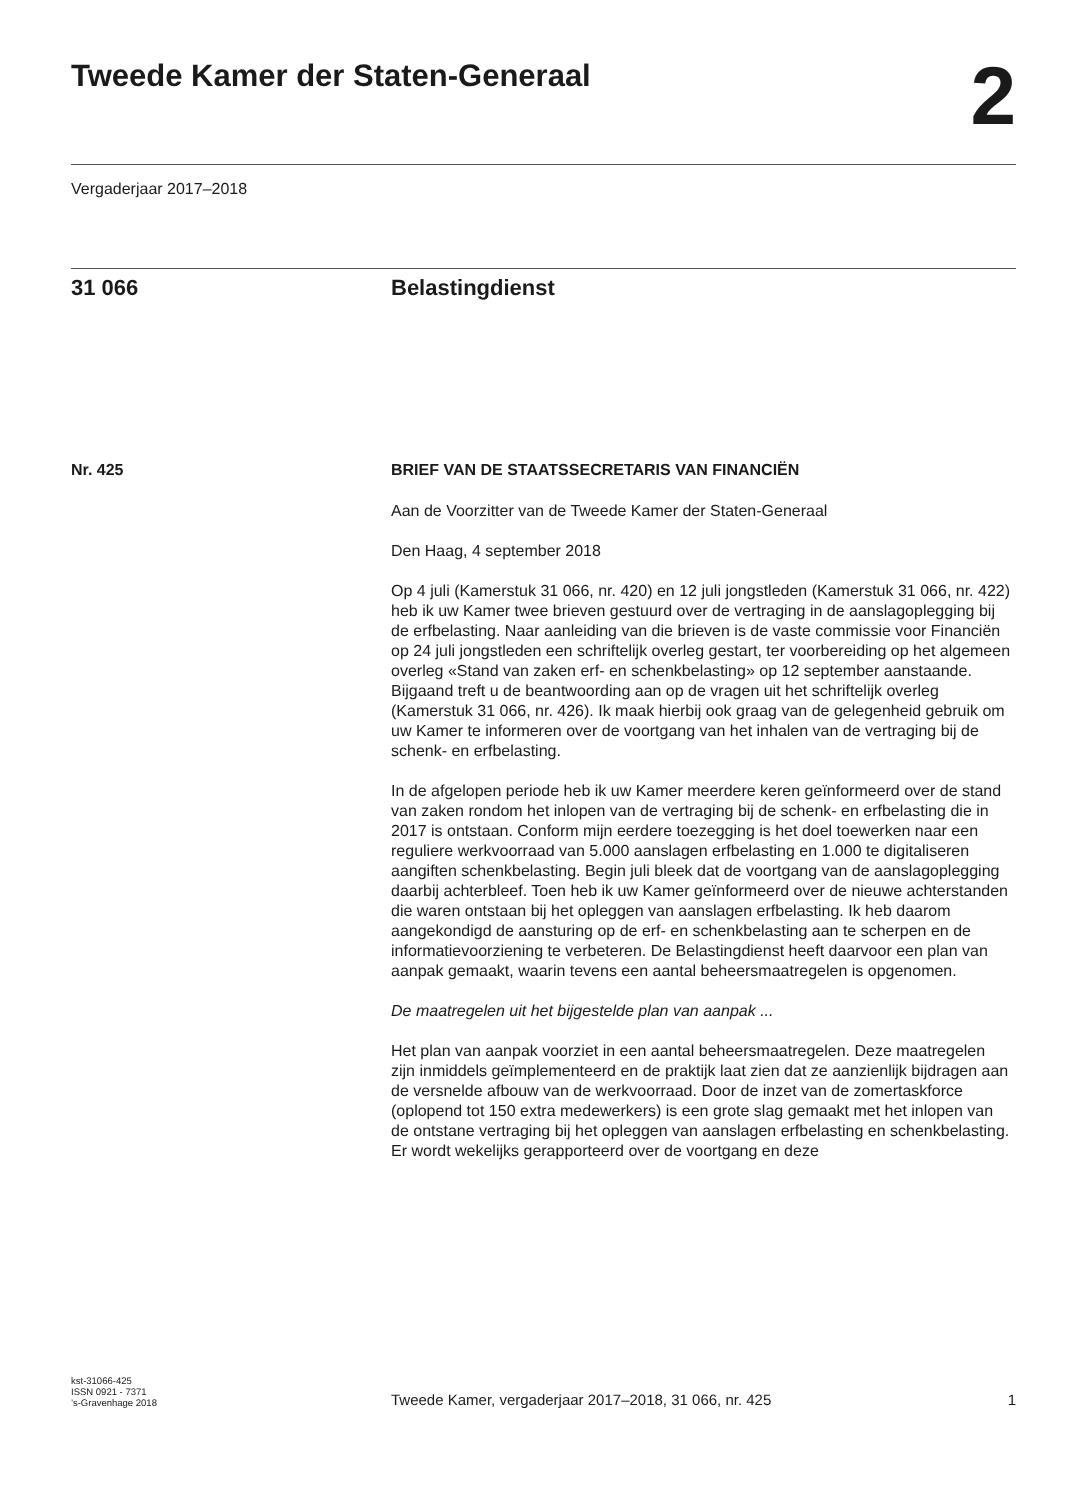Tweede Kamer der Staten-Generaal
2
Vergaderjaar 2017–2018
31 066 Belastingdienst
Nr. 425 BRIEF VAN DE STAATSSECRETARIS VAN FINANCIËN
Aan de Voorzitter van de Tweede Kamer der Staten-Generaal
Den Haag, 4 september 2018
Op 4 juli (Kamerstuk 31 066, nr. 420) en 12 juli jongstleden (Kamerstuk 31 066, nr. 422) heb ik uw Kamer twee brieven gestuurd over de vertraging in de aanslagoplegging bij de erfbelasting. Naar aanleiding van die brieven is de vaste commissie voor Financiën op 24 juli jongstleden een schriftelijk overleg gestart, ter voorbereiding op het algemeen overleg «Stand van zaken erf- en schenkbelasting» op 12 september aanstaande. Bijgaand treft u de beantwoording aan op de vragen uit het schriftelijk overleg (Kamerstuk 31 066, nr. 426). Ik maak hierbij ook graag van de gelegenheid gebruik om uw Kamer te informeren over de voortgang van het inhalen van de vertraging bij de schenk- en erfbelasting.
In de afgelopen periode heb ik uw Kamer meerdere keren geïnformeerd over de stand van zaken rondom het inlopen van de vertraging bij de schenk- en erfbelasting die in 2017 is ontstaan. Conform mijn eerdere toezegging is het doel toewerken naar een reguliere werkvoorraad van 5.000 aanslagen erfbelasting en 1.000 te digitaliseren aangiften schenkbelasting. Begin juli bleek dat de voortgang van de aanslagoplegging daarbij achterbleef. Toen heb ik uw Kamer geïnformeerd over de nieuwe achterstanden die waren ontstaan bij het opleggen van aanslagen erfbelasting. Ik heb daarom aangekondigd de aansturing op de erf- en schenkbelasting aan te scherpen en de informatievoorziening te verbeteren. De Belastingdienst heeft daarvoor een plan van aanpak gemaakt, waarin tevens een aantal beheersmaatregelen is opgenomen.
De maatregelen uit het bijgestelde plan van aanpak ...
Het plan van aanpak voorziet in een aantal beheersmaatregelen. Deze maatregelen zijn inmiddels geïmplementeerd en de praktijk laat zien dat ze aanzienlijk bijdragen aan de versnelde afbouw van de werkvoorraad. Door de inzet van de zomertaskforce (oplopend tot 150 extra medewerkers) is een grote slag gemaakt met het inlopen van de ontstane vertraging bij het opleggen van aanslagen erfbelasting en schenkbelasting. Er wordt wekelijks gerapporteerd over de voortgang en deze
kst-31066-425
ISSN 0921 - 7371
’s-Gravenhage 2018
Tweede Kamer, vergaderjaar 2017–2018, 31 066, nr. 425
1